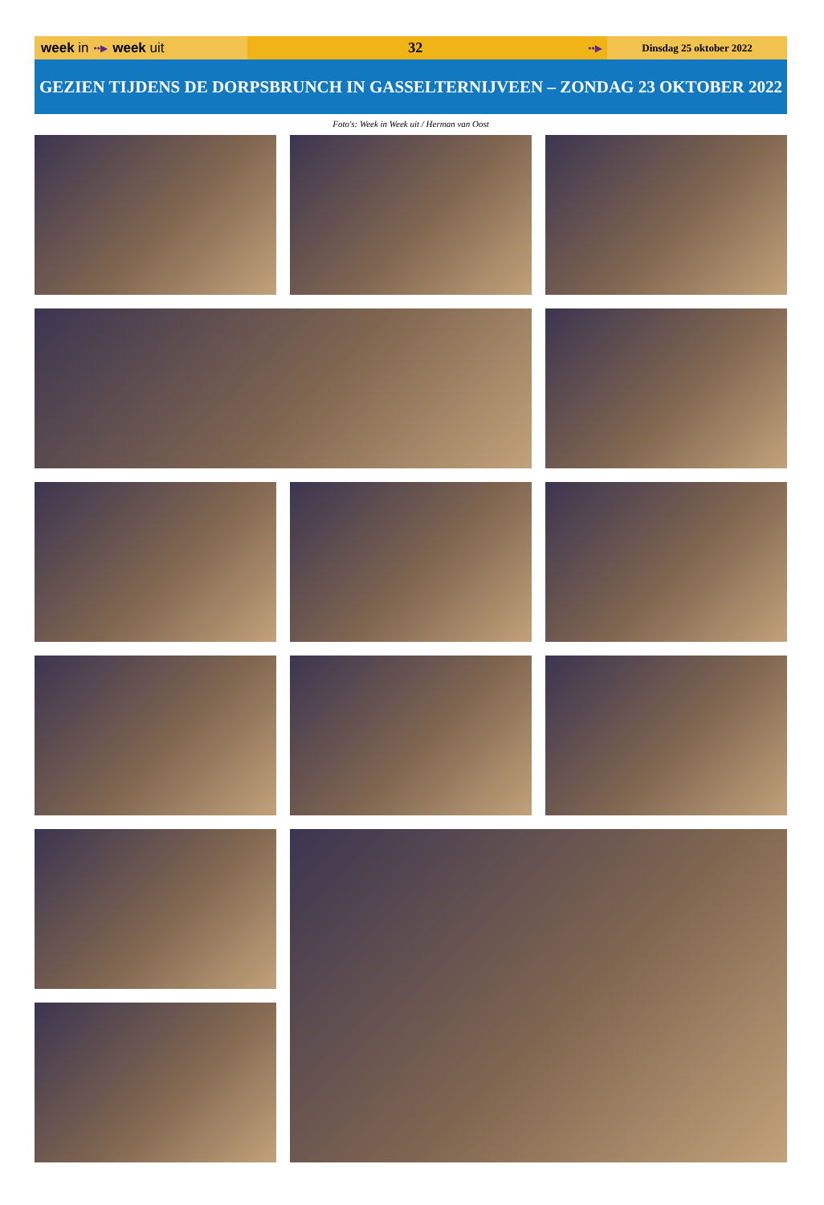week in ••▶ week uit
32
••▶
Dinsdag 25 oktober 2022
GEZIEN TIJDENS DE DORPSBRUNCH IN GASSELTERNIJVEEN – ZONDAG 23 OKTOBER 2022
Foto's: Week in Week uit / Herman van Oost